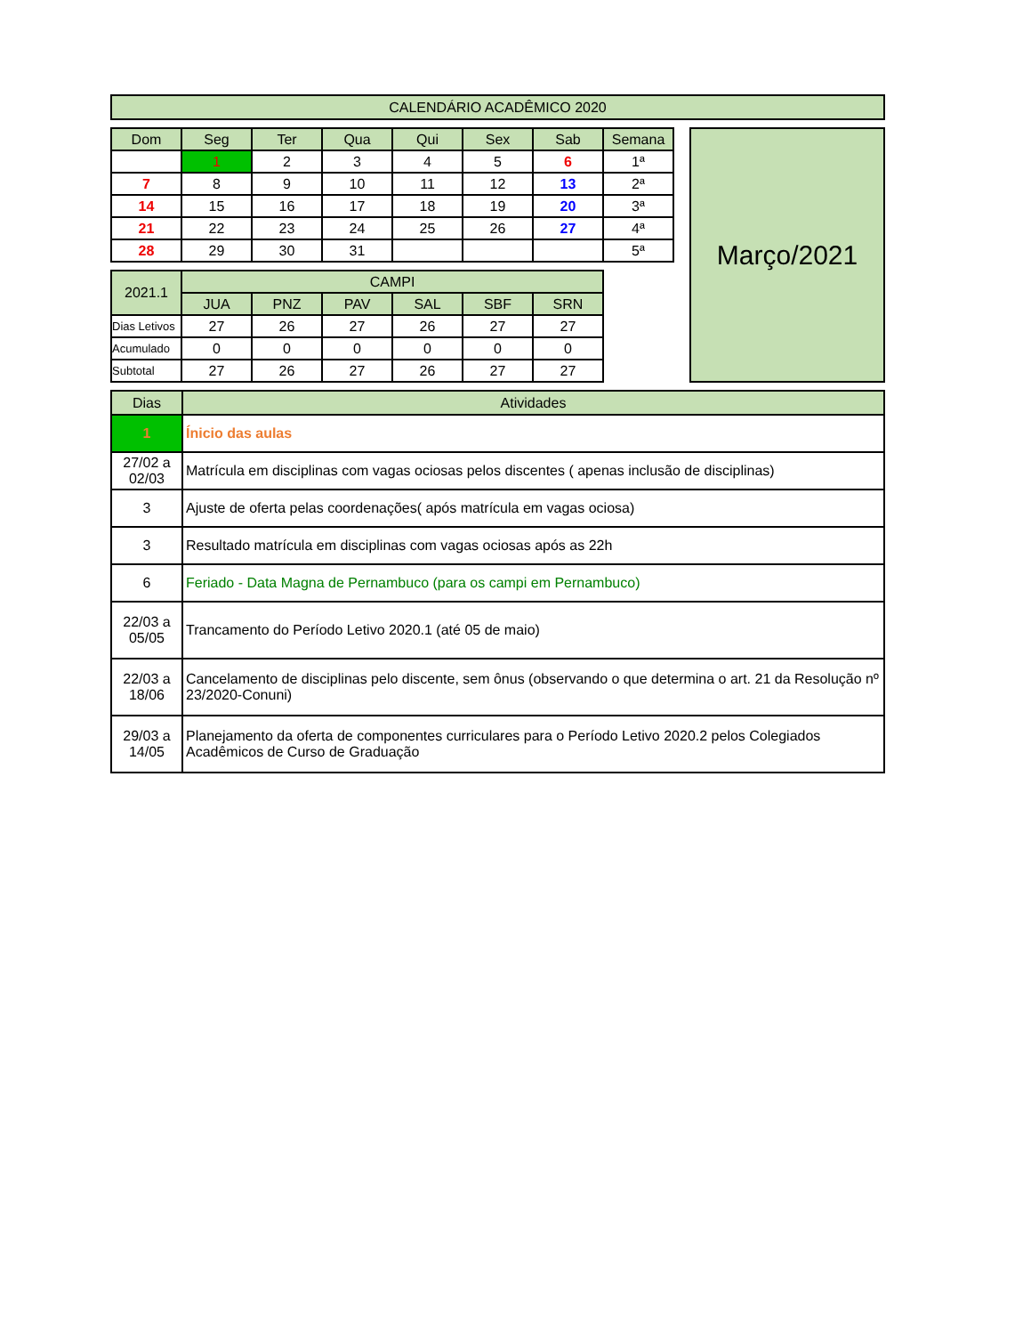| CALENDÁRIO ACADÊMICO 2020 |
| Dom | Seg | Ter | Qua | Qui | Sex | Sab | Semana |
| --- | --- | --- | --- | --- | --- | --- | --- |
| | 1 | 2 | 3 | 4 | 5 | 6 | 1ª |
| 7 | 8 | 9 | 10 | 11 | 12 | 13 | 2ª |
| 14 | 15 | 16 | 17 | 18 | 19 | 20 | 3ª |
| 21 | 22 | 23 | 24 | 25 | 26 | 27 | 4ª |
| 28 | 29 | 30 | 31 | | | | 5ª |
| 2021.1 | CAMPI | | | | | |
| | JUA | PNZ | PAV | SAL | SBF | SRN |
| Dias Letivos | 27 | 26 | 27 | 26 | 27 | 27 |
| Acumulado | 0 | 0 | 0 | 0 | 0 | 0 |
| Subtotal | 27 | 26 | 27 | 26 | 27 | 27 |
Março/2021
| Dias | Atividades |
| 1 | Ínicio das aulas |
| 27/02 a 02/03 | Matrícula em disciplinas com vagas ociosas pelos discentes ( apenas inclusão de disciplinas) |
| 3 | Ajuste de oferta pelas coordenações( após matrícula em vagas ociosa) |
| 3 | Resultado matrícula em disciplinas com vagas ociosas após as 22h |
| 6 | Feriado - Data Magna de Pernambuco (para os campi em Pernambuco) |
| 22/03 a 05/05 | Trancamento do Período Letivo 2020.1 (até 05 de maio) |
| 22/03 a 18/06 | Cancelamento de disciplinas pelo discente, sem ônus (observando o que determina o art. 21 da Resolução nº 23/2020-Conuni) |
| 29/03 a 14/05 | Planejamento da oferta de componentes curriculares para o Período Letivo 2020.2 pelos Colegiados Acadêmicos de Curso de Graduação |